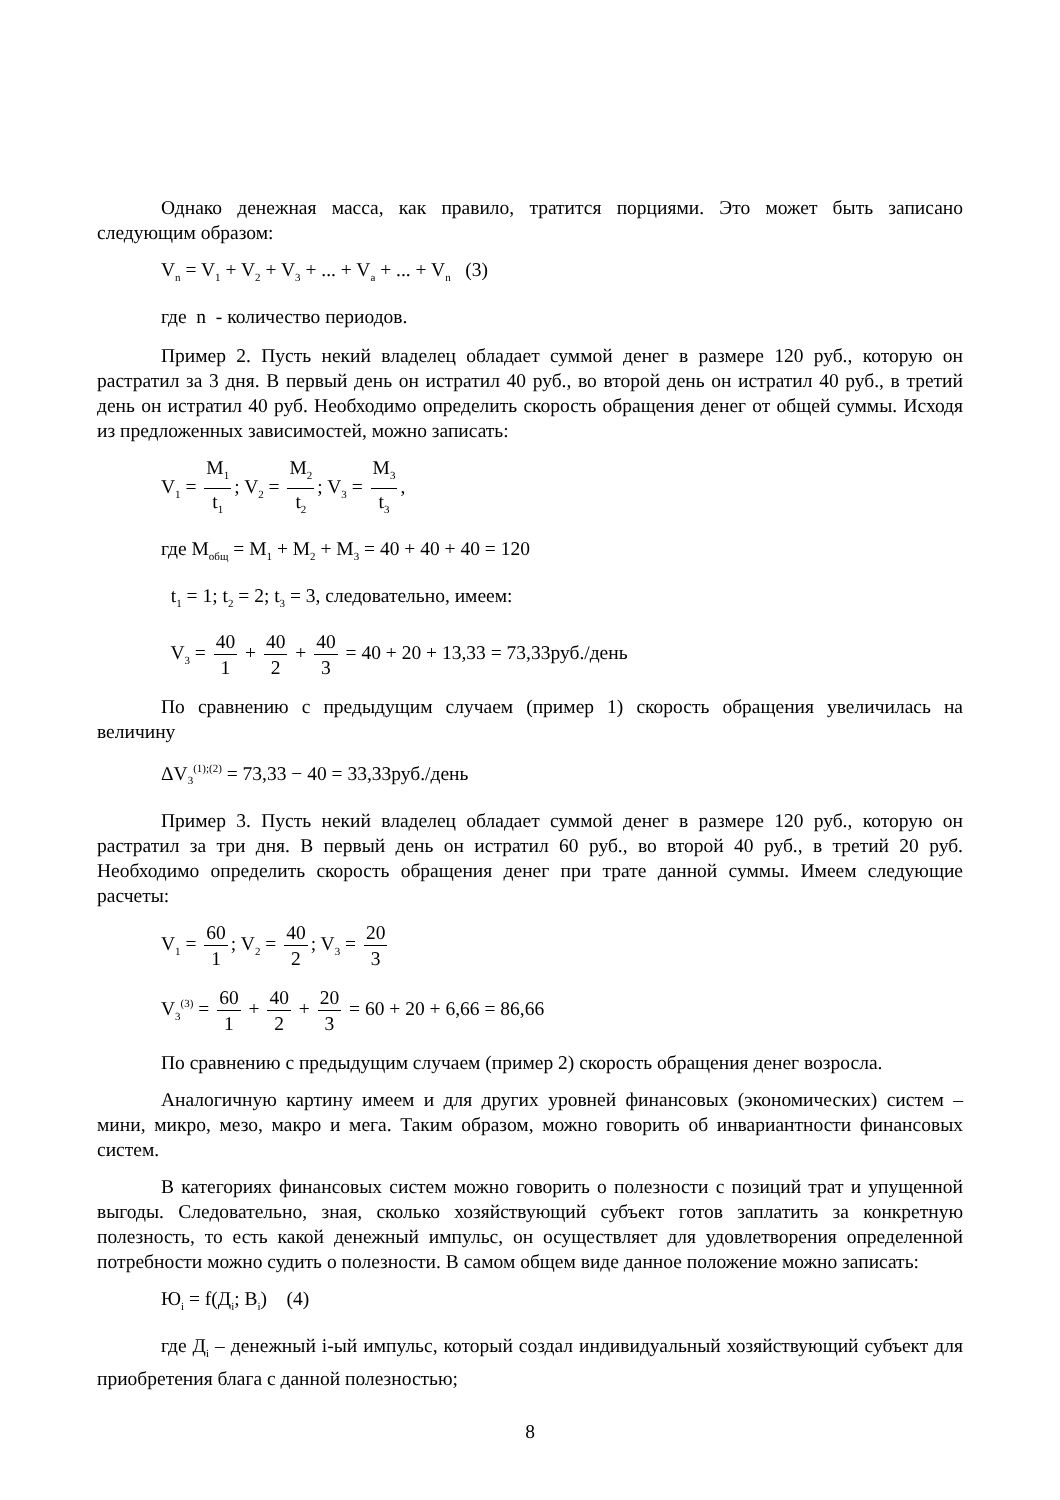Однако денежная масса, как правило, тратится порциями. Это может быть записано следующим образом:
V<sub>n</sub> = V<sub>1</sub> + V<sub>2</sub> + V<sub>3</sub> + ... + V<sub>a</sub> + ... + V<sub>n</sub> (3)
где n - количество периодов.
Пример 2. Пусть некий владелец обладает суммой денег в размере 120 руб., которую он растратил за 3 дня. В первый день он истратил 40 руб., во второй день он истратил 40 руб., в третий день он истратил 40 руб. Необходимо определить скорость обращения денег от общей суммы. Исходя из предложенных зависимостей, можно записать:
V<sub>1</sub> = M<sub>1</sub> t<sub>1</sub>; V<sub>2</sub> = M<sub>2</sub> t<sub>2</sub>; V<sub>3</sub> = M<sub>3</sub> t<sub>3</sub>,
где M<sub>общ</sub> = M<sub>1</sub> + M<sub>2</sub> + M<sub>3</sub> = 40 + 40 + 40 = 120
t<sub>1</sub> = 1; t<sub>2</sub> = 2; t<sub>3</sub> = 3, следовательно, имеем:
V<sub>3</sub> = 40 1 + 40 2 + 40 3 = 40 + 20 + 13,33 = 73,33руб./день
По сравнению с предыдущим случаем (пример 1) скорость обращения увеличилась на величину
ΔV<sub>3</sub><sup>(1);(2)</sup> = 73,33 − 40 = 33,33руб./день
Пример 3. Пусть некий владелец обладает суммой денег в размере 120 руб., которую он растратил за три дня. В первый день он истратил 60 руб., во второй 40 руб., в третий 20 руб. Необходимо определить скорость обращения денег при трате данной суммы. Имеем следующие расчеты:
V<sub>1</sub> = 60 1; V<sub>2</sub> = 40 2; V<sub>3</sub> = 20 3
V<sub>3</sub><sup>(3)</sup> = 60 1 + 40 2 + 20 3 = 60 + 20 + 6,66 = 86,66
По сравнению с предыдущим случаем (пример 2) скорость обращения денег возросла.
Аналогичную картину имеем и для других уровней финансовых (экономических) систем – мини, микро, мезо, макро и мега. Таким образом, можно говорить об инвариантности финансовых систем.
В категориях финансовых систем можно говорить о полезности с позиций трат и упущенной выгоды. Следовательно, зная, сколько хозяйствующий субъект готов заплатить за конкретную полезность, то есть какой денежный импульс, он осуществляет для удовлетворения определенной потребности можно судить о полезности. В самом общем виде данное положение можно записать:
Ю<sub>i</sub> = f(Д<sub>i</sub>; B<sub>i</sub>) (4)
где Д<sub>i</sub> – денежный i-ый импульс, который создал индивидуальный хозяйствующий субъект для приобретения блага с данной полезностью;
8